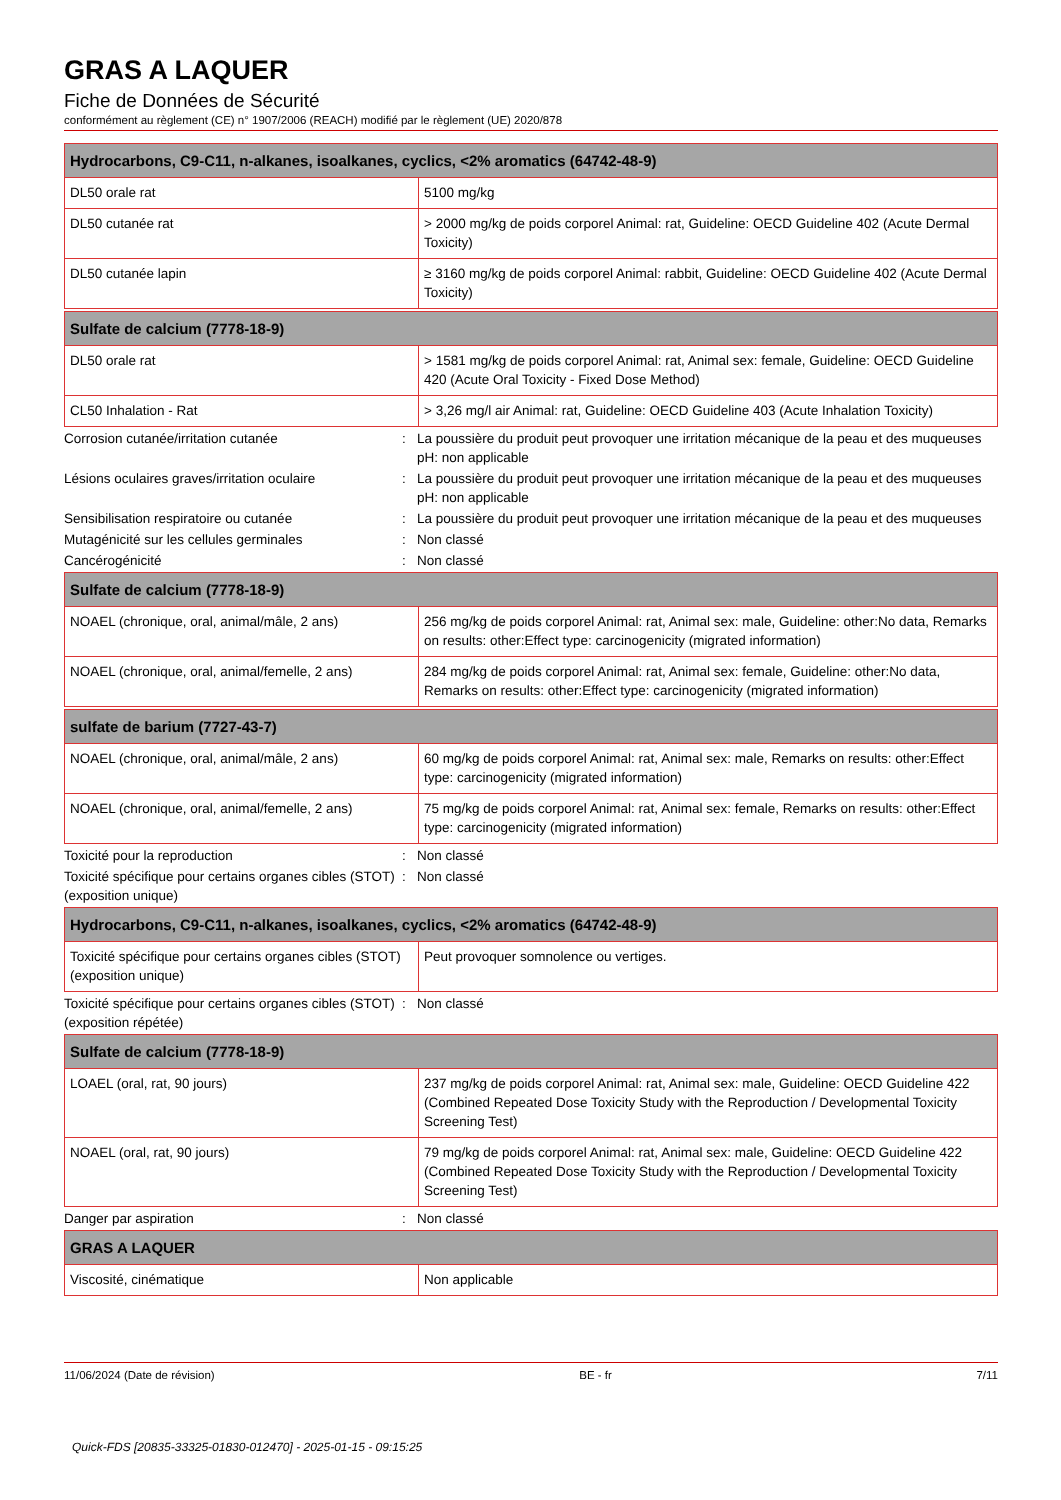GRAS A LAQUER
Fiche de Données de Sécurité
conformément au règlement (CE) n° 1907/2006 (REACH) modifié par le règlement (UE) 2020/878
| Hydrocarbons, C9-C11, n-alkanes, isoalkanes, cyclics, <2% aromatics (64742-48-9) | |
| --- | --- |
| DL50 orale rat | 5100 mg/kg |
| DL50 cutanée rat | > 2000 mg/kg de poids corporel Animal: rat, Guideline: OECD Guideline 402 (Acute Dermal Toxicity) |
| DL50 cutanée lapin | ≥ 3160 mg/kg de poids corporel Animal: rabbit, Guideline: OECD Guideline 402 (Acute Dermal Toxicity) |
| Sulfate de calcium (7778-18-9) | |
| --- | --- |
| DL50 orale rat | > 1581 mg/kg de poids corporel Animal: rat, Animal sex: female, Guideline: OECD Guideline 420 (Acute Oral Toxicity - Fixed Dose Method) |
| CL50 Inhalation - Rat | > 3,26 mg/l air Animal: rat, Guideline: OECD Guideline 403 (Acute Inhalation Toxicity) |
Corrosion cutanée/irritation cutanée : La poussière du produit peut provoquer une irritation mécanique de la peau et des muqueuses
pH: non applicable
Lésions oculaires graves/irritation oculaire
: La poussière du produit peut provoquer une irritation mécanique de la peau et des muqueuses
pH: non applicable
Sensibilisation respiratoire ou cutanée : La poussière du produit peut provoquer une irritation mécanique de la peau et des muqueuses
Mutagénicité sur les cellules germinales : Non classé
Cancérogénicité : Non classé
| Sulfate de calcium (7778-18-9) | |
| --- | --- |
| NOAEL (chronique, oral, animal/mâle, 2 ans) | 256 mg/kg de poids corporel Animal: rat, Animal sex: male, Guideline: other:No data, Remarks on results: other:Effect type: carcinogenicity (migrated information) |
| NOAEL (chronique, oral, animal/femelle, 2 ans) | 284 mg/kg de poids corporel Animal: rat, Animal sex: female, Guideline: other:No data, Remarks on results: other:Effect type: carcinogenicity (migrated information) |
| sulfate de barium (7727-43-7) | |
| --- | --- |
| NOAEL (chronique, oral, animal/mâle, 2 ans) | 60 mg/kg de poids corporel Animal: rat, Animal sex: male, Remarks on results: other:Effect type: carcinogenicity (migrated information) |
| NOAEL (chronique, oral, animal/femelle, 2 ans) | 75 mg/kg de poids corporel Animal: rat, Animal sex: female, Remarks on results: other:Effect type: carcinogenicity (migrated information) |
Toxicité pour la reproduction : Non classé
Toxicité spécifique pour certains organes cibles (STOT) (exposition unique)
: Non classé
| Hydrocarbons, C9-C11, n-alkanes, isoalkanes, cyclics, <2% aromatics (64742-48-9) | |
| --- | --- |
| Toxicité spécifique pour certains organes cibles (STOT) (exposition unique) | Peut provoquer somnolence ou vertiges. |
Toxicité spécifique pour certains organes cibles (STOT) (exposition répétée)
: Non classé
| Sulfate de calcium (7778-18-9) | |
| --- | --- |
| LOAEL (oral, rat, 90 jours) | 237 mg/kg de poids corporel Animal: rat, Animal sex: male, Guideline: OECD Guideline 422 (Combined Repeated Dose Toxicity Study with the Reproduction / Developmental Toxicity Screening Test) |
| NOAEL (oral, rat, 90 jours) | 79 mg/kg de poids corporel Animal: rat, Animal sex: male, Guideline: OECD Guideline 422 (Combined Repeated Dose Toxicity Study with the Reproduction / Developmental Toxicity Screening Test) |
Danger par aspiration : Non classé
| GRAS A LAQUER | |
| --- | --- |
| Viscosité, cinématique | Non applicable |
11/06/2024 (Date de révision) BE - fr 7/11
Quick-FDS [20835-33325-01830-012470] - 2025-01-15 - 09:15:25